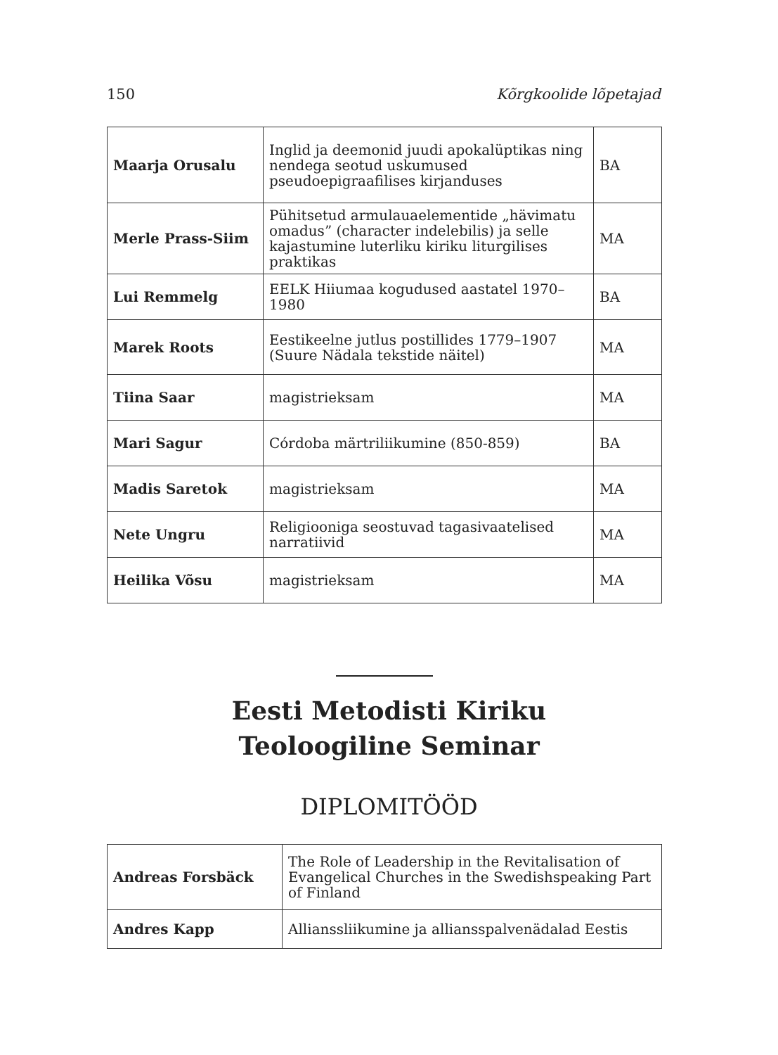150 Kõrgkoolide lõpetajad
| Maarja Orusalu | Inglid ja deemonid juudi apokalüptikas ning nendega seotud uskumused pseudoepigraafilises kirjanduses | BA |
| Merle Prass-Siim | Pühitsetud armulauaelementide „hävimatu omadus” (character indelebilis) ja selle kajastumine luterliku kiriku liturgilises praktikas | MA |
| Lui Remmelg | EELK Hiiumaa kogudused aastatel 1970–1980 | BA |
| Marek Roots | Eestikeelne jutlus postillides 1779–1907 (Suure Nädala tekstide näitel) | MA |
| Tiina Saar | magistrieksam | MA |
| Mari Sagur | Córdoba märtriliikumine (850-859) | BA |
| Madis Saretok | magistrieksam | MA |
| Nete Ungru | Religiooniga seostuvad tagasivaatelised narratiivid | MA |
| Heilika Võsu | magistrieksam | MA |
Eesti Metodisti Kiriku
Teoloogiline Seminar
DIPLOMITÖÖD
| Andreas Forsbäck | The Role of Leadership in the Revitalisation of Evangelical Churches in the Swedishspeaking Part of Finland |
| Andres Kapp | Allianssliikumine ja alliansspalvenädalad Eestis |